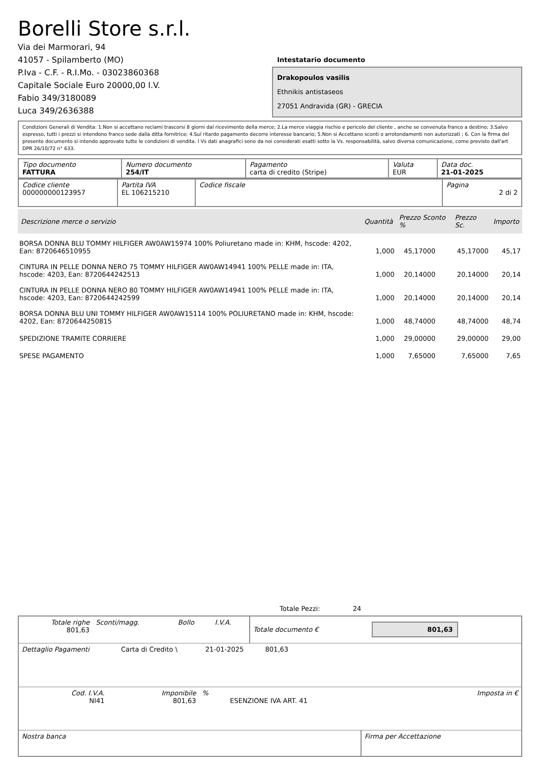Borelli Store s.r.l.
Via dei Marmorari, 94
41057 - Spilamberto (MO)
P.Iva - C.F. - R.I.Mo. - 03023860368
Capitale Sociale Euro 20000,00 I.V.
Fabio 349/3180089
Luca 349/2636388
Intestatario documento
Drakopoulos vasilis
Ethnikis antistaseos
27051 Andravida (GR) - GRECIA
Condizioni Generali di Vendita: 1.Non si accettano reclami trascorsi 8 giorni dal ricevimento della merce; 2.La merce viaggia rischio e pericolo del cliente , anche se convenuta franco a destino; 3.Salvo espresso, tutti i prezzi si intendono franco sede dalla ditta fornitrice; 4.Sul ritardo pagamento decorre interesse bancario; 5.Non si Accettano sconti o arrotondamenti non autorizzati ; 6. Con la firma del presente documento si intendo approvate tutte le condizioni di vendita. I Vs dati anagrafici sono da noi considerati esatti sotto la Vs. responsabilità, salvo diversa comunicazione, come previsto dall'art DPR 26/10/72 n° 633.
| Tipo documento FATTURA | Numero documento 254/IT | Pagamento carta di credito (Stripe) | Valuta EUR | Data doc. 21-01-2025 |
| Codice cliente 000000000123957 | Partita IVA EL 106215210 | Codice fiscale | Pagina 2 di 2 |
| Descrizione merce o servizio | Quantità | Prezzo Sconto % | Prezzo Sc. | Importo |
| --- | --- | --- | --- | --- |
| BORSA DONNA BLU TOMMY HILFIGER AW0AW15974 100% Poliuretano made in: KHM, hscode: 4202, Ean: 8720646510955 | 1,000 | 45,17000 | 45,17000 | 45,17 |
| CINTURA IN PELLE DONNA NERO 75 TOMMY HILFIGER AW0AW14941 100% PELLE made in: ITA, hscode: 4203, Ean: 8720644242513 | 1,000 | 20,14000 | 20,14000 | 20,14 |
| CINTURA IN PELLE DONNA NERO 80 TOMMY HILFIGER AW0AW14941 100% PELLE made in: ITA, hscode: 4203, Ean: 8720644242599 | 1,000 | 20,14000 | 20,14000 | 20,14 |
| BORSA DONNA BLU UNI TOMMY HILFIGER AW0AW15114 100% POLIURETANO made in: KHM, hscode: 4202, Ean: 8720644250815 | 1,000 | 48,74000 | 48,74000 | 48,74 |
| SPEDIZIONE TRAMITE CORRIERE | 1,000 | 29,00000 | 29,00000 | 29,00 |
| SPESE PAGAMENTO | 1,000 | 7,65000 | 7,65000 | 7,65 |
Totale Pezzi: 24
| Totale righe 801,63 | Sconti/magg. | Bollo | I.V.A. | Totale documento € | 801,63 |
| Dettaglio Pagamenti | Carta di Credito \ | 21-01-2025 | 801,63 | |
| Cod. I.V.A. NI41 | Imponibile 801,63 | % | ESENZIONE IVA ART. 41 | Imposta in € |
| Nostra banca | Firma per Accettazione |
: